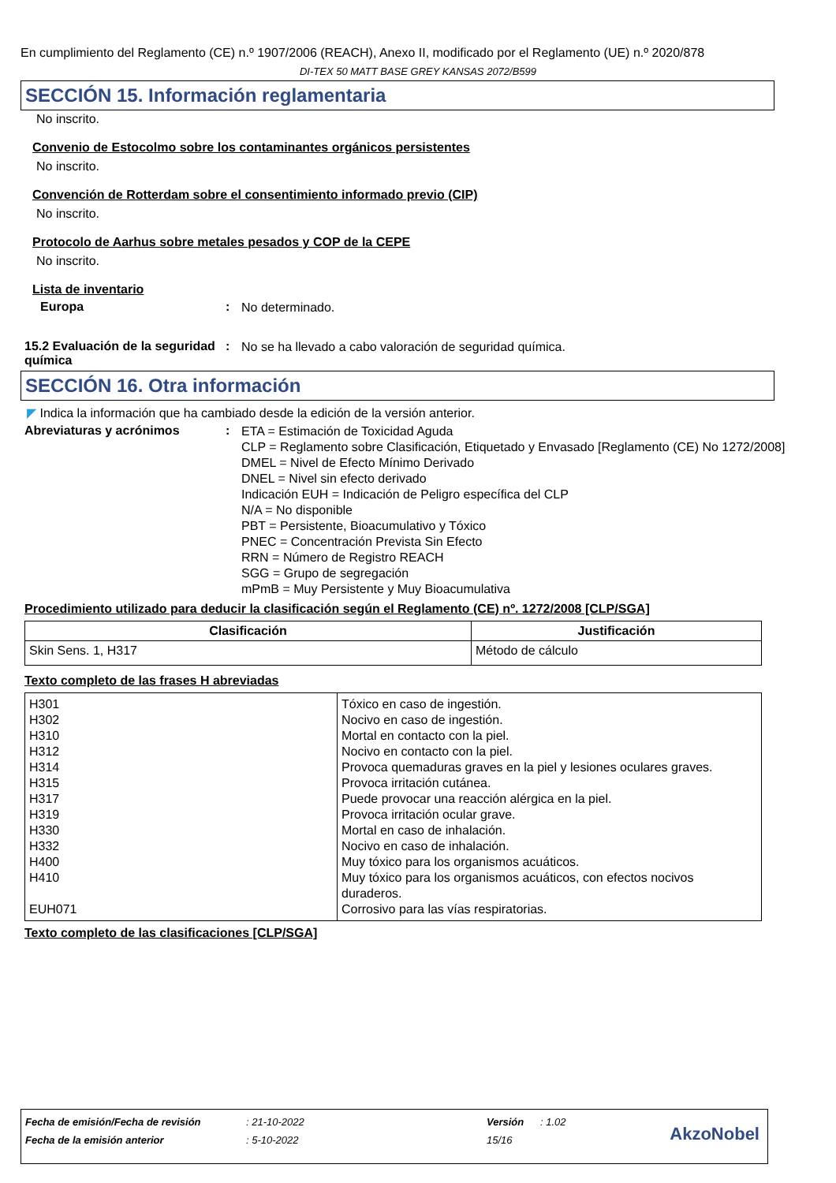En cumplimiento del Reglamento (CE) n.º 1907/2006 (REACH), Anexo II, modificado por el Reglamento (UE) n.º 2020/878
DI-TEX 50 MATT BASE GREY KANSAS 2072/B599
SECCIÓN 15. Información reglamentaria
No inscrito.
Convenio de Estocolmo sobre los contaminantes orgánicos persistentes
No inscrito.
Convención de Rotterdam sobre el consentimiento informado previo (CIP)
No inscrito.
Protocolo de Aarhus sobre metales pesados y COP de la CEPE
No inscrito.
Lista de inventario
Europa :
No determinado.
15.2 Evaluación de la seguridad química
:
No se ha llevado a cabo valoración de seguridad química.
SECCIÓN 16. Otra información
◤ Indica la información que ha cambiado desde la edición de la versión anterior.
Abreviaturas y acrónimos :
ETA = Estimación de Toxicidad Aguda
CLP = Reglamento sobre Clasificación, Etiquetado y Envasado [Reglamento (CE) No 1272/2008]
DMEL = Nivel de Efecto Mínimo Derivado
DNEL = Nivel sin efecto derivado
Indicación EUH = Indicación de Peligro específica del CLP
N/A = No disponible
PBT = Persistente, Bioacumulativo y Tóxico
PNEC = Concentración Prevista Sin Efecto
RRN = Número de Registro REACH
SGG = Grupo de segregación
mPmB = Muy Persistente y Muy Bioacumulativa
Procedimiento utilizado para deducir la clasificación según el Reglamento (CE) nº. 1272/2008 [CLP/SGA]
| Clasificación | Justificación |
| --- | --- |
| Skin Sens. 1, H317 | Método de cálculo |
Texto completo de las frases H abreviadas
| H301 | Tóxico en caso de ingestión. |
| H302 | Nocivo en caso de ingestión. |
| H310 | Mortal en contacto con la piel. |
| H312 | Nocivo en contacto con la piel. |
| H314 | Provoca quemaduras graves en la piel y lesiones oculares graves. |
| H315 | Provoca irritación cutánea. |
| H317 | Puede provocar una reacción alérgica en la piel. |
| H319 | Provoca irritación ocular grave. |
| H330 | Mortal en caso de inhalación. |
| H332 | Nocivo en caso de inhalación. |
| H400 | Muy tóxico para los organismos acuáticos. |
| H410 | Muy tóxico para los organismos acuáticos, con efectos nocivos duraderos. |
| EUH071 | Corrosivo para las vías respiratorias. |
Texto completo de las clasificaciones [CLP/SGA]
| Fecha de emisión/Fecha de revisión | : 21-10-2022 | Versión | : 1.02 |
| Fecha de la emisión anterior | : 5-10-2022 | 15/16 | |
AkzoNobel